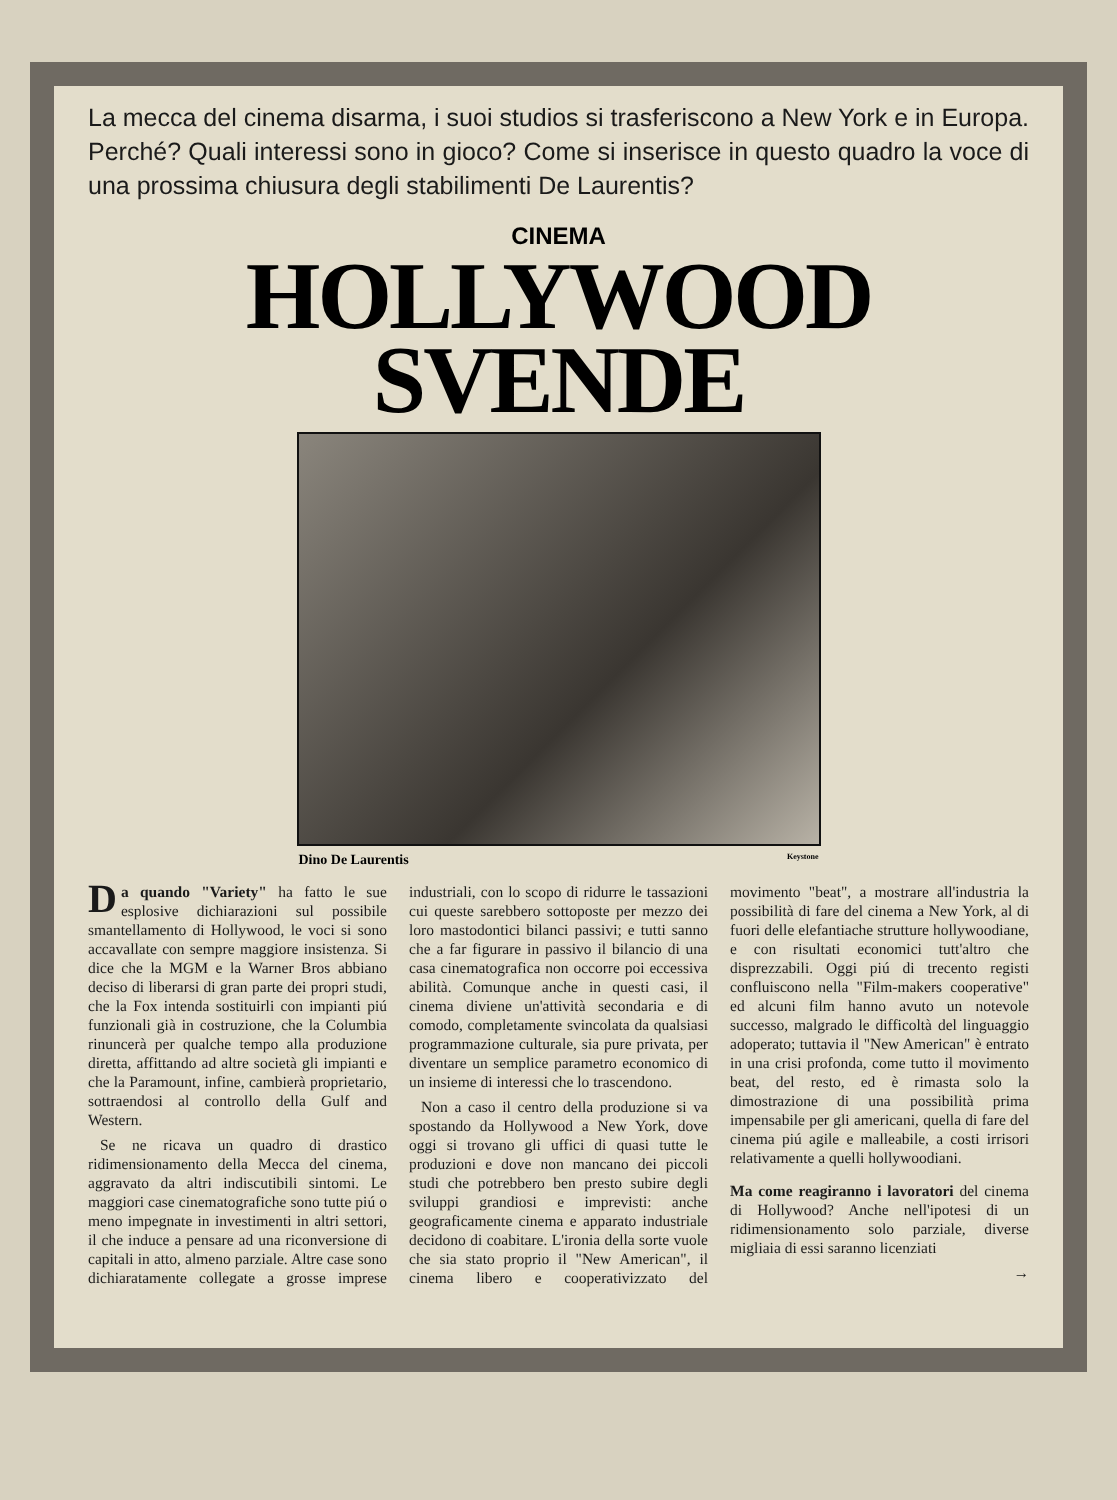La mecca del cinema disarma, i suoi studios si trasferiscono a New York e in Europa. Perché? Quali interessi sono in gioco? Come si inserisce in questo quadro la voce di una prossima chiusura degli stabilimenti De Laurentis?
CINEMA
HOLLYWOOD
SVENDE
Dino De Laurentis Keystone
Da quando "Variety" ha fatto le sue esplosive dichiarazioni sul possibile smantellamento di Hollywood, le voci si sono accavallate con sempre maggiore insistenza. Si dice che la MGM e la Warner Bros abbiano deciso di liberarsi di gran parte dei propri studi, che la Fox intenda sostituirli con impianti piú funzionali già in costruzione, che la Columbia rinuncerà per qualche tempo alla produzione diretta, affittando ad altre società gli impianti e che la Paramount, infine, cambierà proprietario, sottraendosi al controllo della Gulf and Western.
Se ne ricava un quadro di drastico ridimensionamento della Mecca del cinema, aggravato da altri indiscutibili sintomi. Le maggiori case cinematografiche sono tutte piú o meno impegnate in investimenti in altri settori, il che induce a pensare ad una riconversione di capitali in atto, almeno parziale. Altre case sono dichiaratamente collegate a grosse imprese industriali, con lo scopo di ridurre le tassazioni cui queste sarebbero sottoposte per mezzo dei loro mastodontici bilanci passivi; e tutti sanno che a far figurare in passivo il bilancio di una casa cinematografica non occorre poi eccessiva abilità. Comunque anche in questi casi, il cinema diviene un'attività secondaria e di comodo, completamente svincolata da qualsiasi programmazione culturale, sia pure privata, per diventare un semplice parametro economico di un insieme di interessi che lo trascendono.
Non a caso il centro della produzione si va spostando da Hollywood a New York, dove oggi si trovano gli uffici di quasi tutte le produzioni e dove non mancano dei piccoli studi che potrebbero ben presto subire degli sviluppi grandiosi e imprevisti: anche geograficamente cinema e apparato industriale decidono di coabitare. L'ironia della sorte vuole che sia stato proprio il "New American", il cinema libero e cooperativizzato del movimento "beat", a mostrare all'industria la possibilità di fare del cinema a New York, al di fuori delle elefantiache strutture hollywoodiane, e con risultati economici tutt'altro che disprezzabili. Oggi piú di trecento registi confluiscono nella "Film-makers cooperative" ed alcuni film hanno avuto un notevole successo, malgrado le difficoltà del linguaggio adoperato; tuttavia il "New American" è entrato in una crisi profonda, come tutto il movimento beat, del resto, ed è rimasta solo la dimostrazione di una possibilità prima impensabile per gli americani, quella di fare del cinema piú agile e malleabile, a costi irrisori relativamente a quelli hollywoodiani.
Ma come reagiranno i lavoratori del cinema di Hollywood? Anche nell'ipotesi di un ridimensionamento solo parziale, diverse migliaia di essi saranno licenziati
→